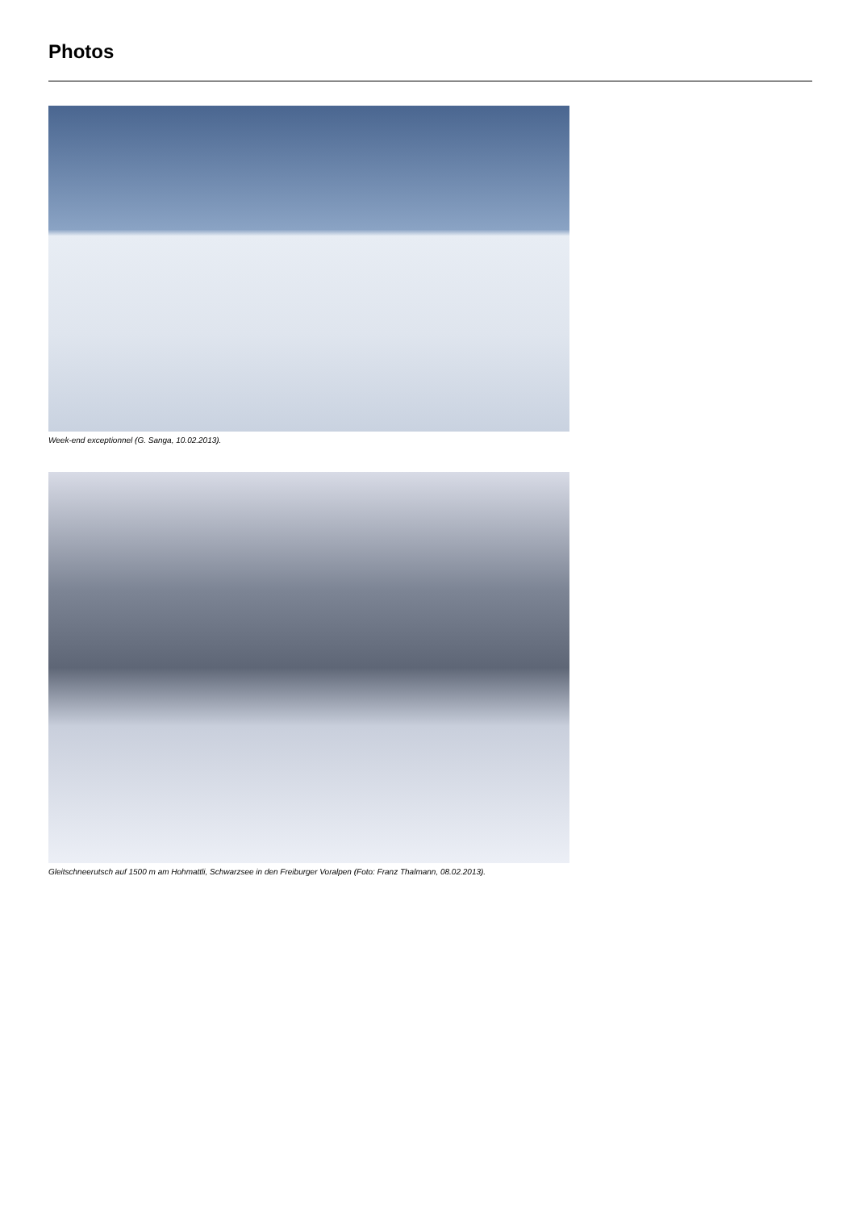Photos
Week-end exceptionnel (G. Sanga, 10.02.2013).
Gleitschneerutsch auf 1500 m am Hohmattli, Schwarzsee in den Freiburger Voralpen (Foto: Franz Thalmann, 08.02.2013).